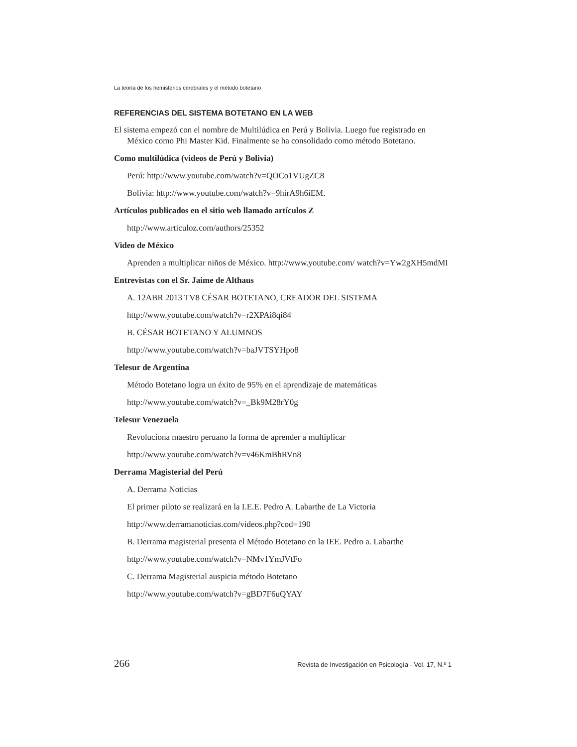La teoría de los hemisferios cerebrales y el método botetano
REFERENCIAS DEL SISTEMA BOTETANO EN LA WEB
El sistema empezó con el nombre de Multilúdica en Perú y Bolivia. Luego fue registrado en México como Phi Master Kid. Finalmente se ha consolidado como método Botetano.
Como multilúdica (videos de Perú y Bolivia)
Perú: http://www.youtube.com/watch?v=QOCo1VUgZC8
Bolivia: http://www.youtube.com/watch?v=9hirA9h6iEM.
Artículos publicados en el sitio web llamado artículos Z
http://www.articuloz.com/authors/25352
Video de México
Aprenden a multiplicar niños de México. http://www.youtube.com/ watch?v=Yw2gXH5mdMI
Entrevistas con el Sr. Jaime de Althaus
A. 12ABR 2013 TV8 CÉSAR BOTETANO, CREADOR DEL SISTEMA
http://www.youtube.com/watch?v=r2XPAi8qi84
B. CÉSAR BOTETANO Y ALUMNOS
http://www.youtube.com/watch?v=baJVTSYHpo8
Telesur de Argentina
Método Botetano logra un éxito de 95% en el aprendizaje de matemáticas
http://www.youtube.com/watch?v=_Bk9M28rY0g
Telesur Venezuela
Revoluciona maestro peruano la forma de aprender a multiplicar
http://www.youtube.com/watch?v=v46KmBhRVn8
Derrama Magisterial del Perú
A. Derrama Noticias
El primer piloto se realizará en la I.E.E. Pedro A. Labarthe de La Victoria
http://www.derramanoticias.com/videos.php?cod=190
B. Derrama magisterial presenta el Método Botetano en la IEE. Pedro a. Labarthe
http://www.youtube.com/watch?v=NMv1YmJVtFo
C. Derrama Magisterial auspicia método Botetano
http://www.youtube.com/watch?v=gBD7F6uQYAY
266 Revista de Investigación en Psicología - Vol. 17, N.º 1